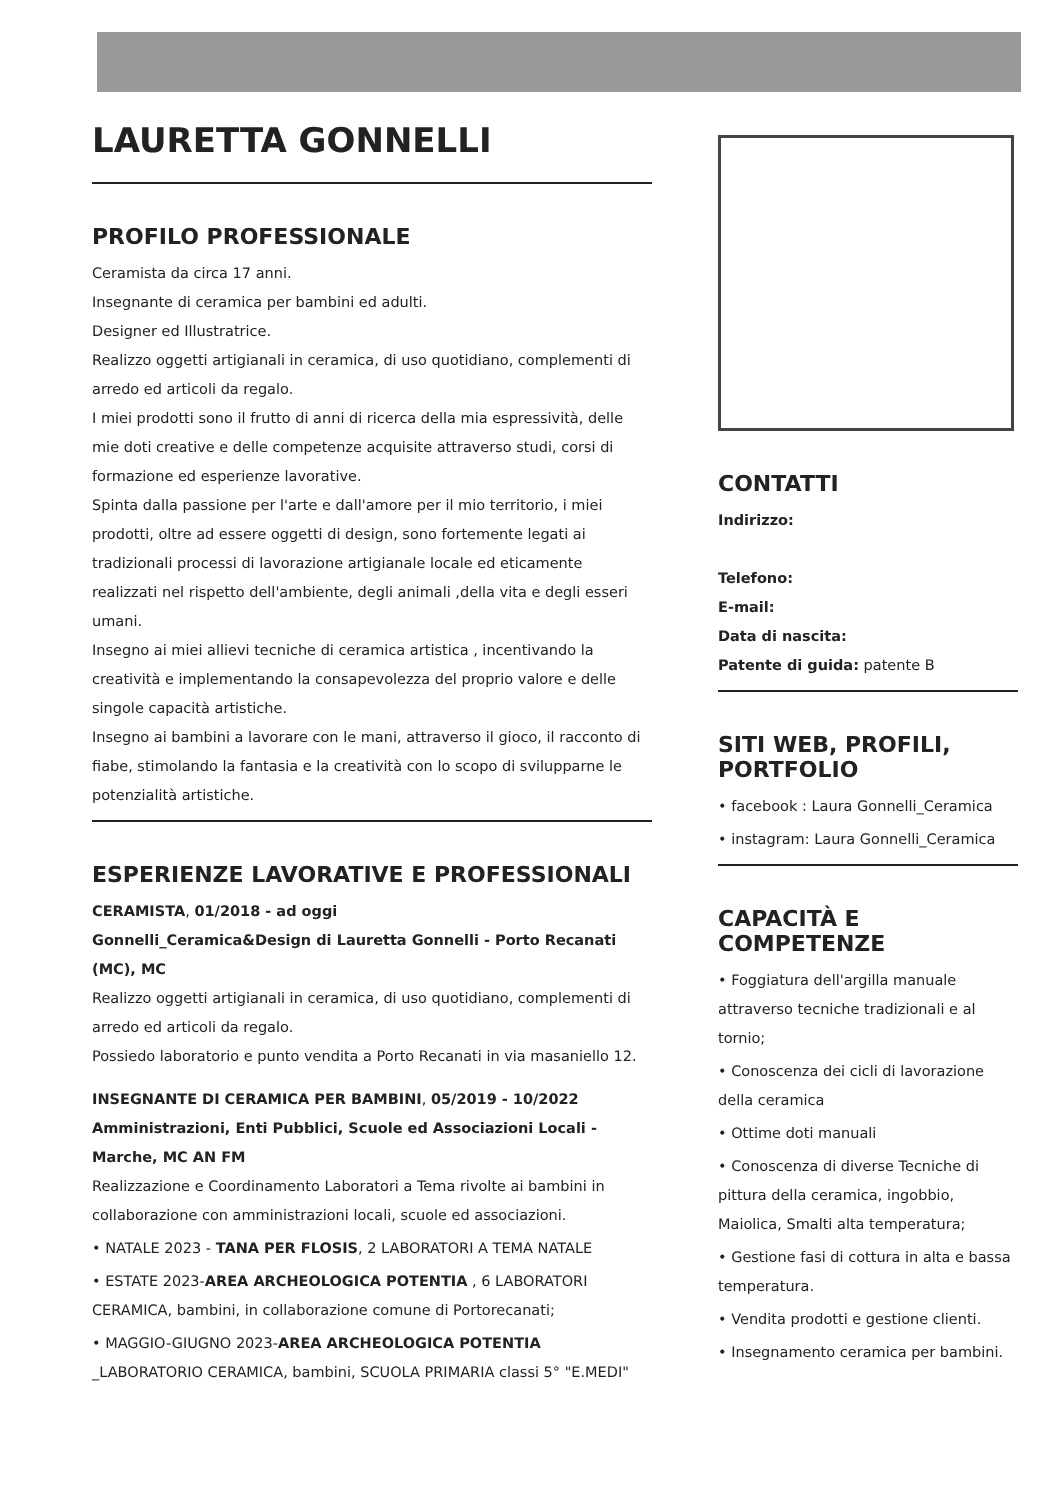LAURETTA GONNELLI
PROFILO PROFESSIONALE
Ceramista da circa 17 anni.
Insegnante di ceramica per bambini ed adulti.
Designer ed Illustratrice.
Realizzo oggetti artigianali in ceramica, di uso quotidiano, complementi di arredo ed articoli da regalo.
I miei prodotti sono il frutto di anni di ricerca della mia espressività, delle mie doti creative e delle competenze acquisite attraverso studi, corsi di formazione ed esperienze lavorative.
Spinta dalla passione per l'arte e dall'amore per il mio territorio, i miei prodotti, oltre ad essere oggetti di design, sono fortemente legati ai tradizionali processi di lavorazione artigianale locale ed eticamente realizzati nel rispetto dell'ambiente, degli animali ,della vita e degli esseri umani.
Insegno ai miei allievi tecniche di ceramica artistica , incentivando la creatività e implementando la consapevolezza del proprio valore e delle singole capacità artistiche.
Insegno ai bambini a lavorare con le mani, attraverso il gioco, il racconto di fiabe, stimolando la fantasia e la creatività con lo scopo di svilupparne le potenzialità artistiche.
ESPERIENZE LAVORATIVE E PROFESSIONALI
CERAMISTA, 01/2018 - ad oggi
Gonnelli_Ceramica&Design di Lauretta Gonnelli - Porto Recanati (MC), MC
Realizzo oggetti artigianali in ceramica, di uso quotidiano, complementi di arredo ed articoli da regalo.
Possiedo laboratorio e punto vendita a Porto Recanati in via masaniello 12.
INSEGNANTE DI CERAMICA PER BAMBINI, 05/2019 - 10/2022
Amministrazioni, Enti Pubblici, Scuole ed Associazioni Locali - Marche, MC AN FM
Realizzazione e Coordinamento Laboratori a Tema rivolte ai bambini in collaborazione con amministrazioni locali, scuole ed associazioni.
• NATALE 2023 - TANA PER FLOSIS, 2 LABORATORI A TEMA NATALE
• ESTATE 2023-AREA ARCHEOLOGICA POTENTIA , 6 LABORATORI CERAMICA, bambini, in collaborazione comune di Portorecanati;
• MAGGIO-GIUGNO 2023-AREA ARCHEOLOGICA POTENTIA _LABORATORIO CERAMICA, bambini, SCUOLA PRIMARIA classi 5° "E.MEDI"
CONTATTI
Indirizzo:
Telefono:
E-mail:
Data di nascita:
Patente di guida: patente B
SITI WEB, PROFILI, PORTFOLIO
• facebook : Laura Gonnelli_Ceramica
• instagram: Laura Gonnelli_Ceramica
CAPACITÀ E COMPETENZE
• Foggiatura dell'argilla manuale attraverso tecniche tradizionali e al tornio;
• Conoscenza dei cicli di lavorazione della ceramica
• Ottime doti manuali
• Conoscenza di diverse Tecniche di pittura della ceramica, ingobbio, Maiolica, Smalti alta temperatura;
• Gestione fasi di cottura in alta e bassa temperatura.
• Vendita prodotti e gestione clienti.
• Insegnamento ceramica per bambini.